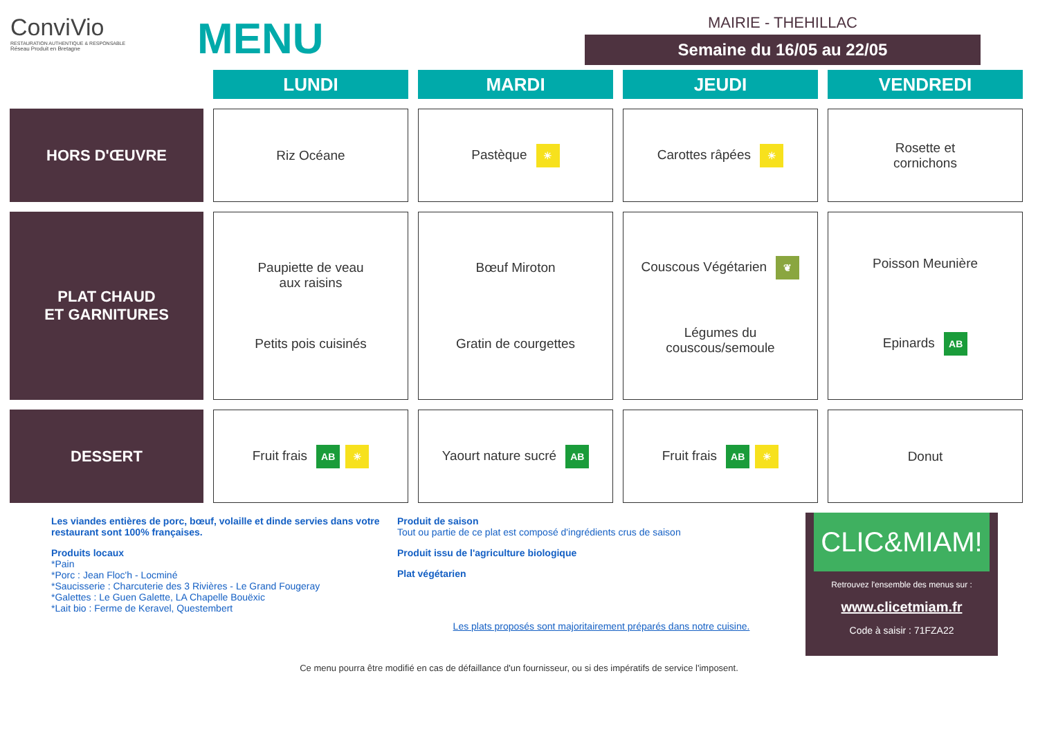ConviVio
RESTAURATION AUTHENTIQUE & RESPONSABLE
Réseau Produit en Bretagne
MENU
MAIRIE - THEHILLAC
Semaine du 16/05 au 22/05
| | LUNDI | MARDI | JEUDI | VENDREDI |
| --- | --- | --- | --- | --- |
| HORS D'ŒUVRE | Riz Océane | Pastèque ☀ | Carottes râpées ☀ | Rosette et cornichons |
| PLAT CHAUD ET GARNITURES | Paupiette de veau aux raisins Petits pois cuisinés | Bœuf Miroton Gratin de courgettes | Couscous Végétarien ❦ Légumes du couscous/semoule | Poisson Meunière Epinards AB |
| DESSERT | Fruit frais AB ☀ | Yaourt nature sucré AB | Fruit frais AB ☀ | Donut |
Les viandes entières de porc, bœuf, volaille et dinde servies dans votre restaurant sont 100% françaises.
Produits locaux
*Pain
*Porc : Jean Floc'h - Locminé
*Saucisserie : Charcuterie des 3 Rivières - Le Grand Fougeray
*Galettes : Le Guen Galette, LA Chapelle Bouëxic
*Lait bio : Ferme de Keravel, Questembert
Produit de saison
Tout ou partie de ce plat est composé d'ingrédients crus de saison
Produit issu de l'agriculture biologique
Plat végétarien
Les plats proposés sont majoritairement préparés dans notre cuisine.
CLIC&MIAM!
Retrouvez l'ensemble des menus sur :
www.clicetmiam.fr
Code à saisir : 71FZA22
Ce menu pourra être modifié en cas de défaillance d'un fournisseur, ou si des impératifs de service l'imposent.